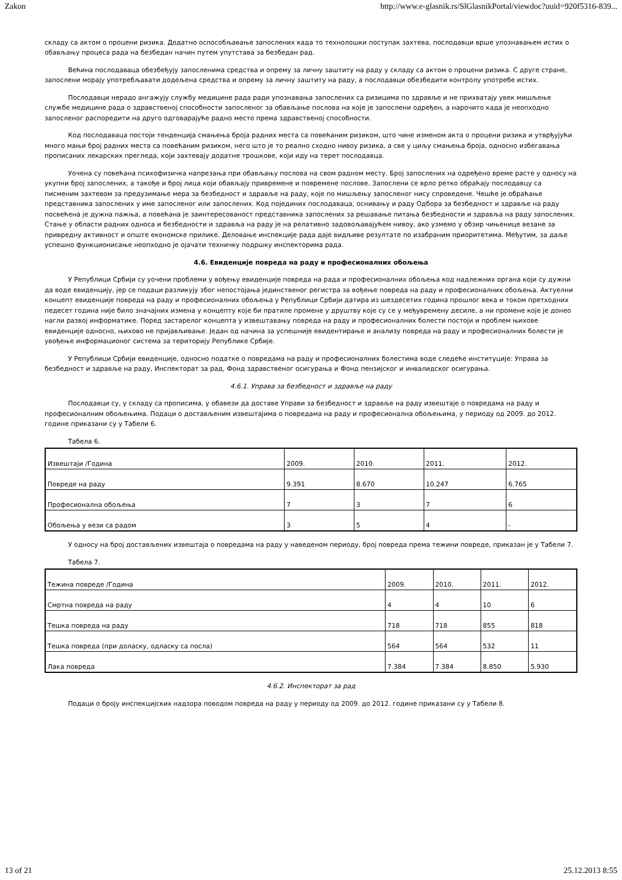Zakon http://www.e-glasnik.rs/SlGlasnikPortal/viewdoc?uuid=920f5316-839...
складу са актом о процени ризика. Додатно оспособљавање запослених када то технолошки поступак захтева, послодавци врше упознавањем истих о обављању процеса рада на безбедан начин путем упутстава за безбедан рад.
Већина послодаваца обезбеђују запосленима средства и опрему за личну заштиту на раду у складу са актом о процени ризика. С друге стране, запослени морају употребљавати додељена средства и опрему за личну заштиту на раду, а послодавци обезбедити контролу употребе истих.
Послодавци нерадо ангажују службу медицине рада ради упознавања запослених са ризицима по здравље и не прихватају увек мишљење службе медицине рада о здравственој способности запосленог за обављање послова на које је запослени одређен, а нарочито када је неопходно запосленог распоредити на друго одговарајуће радно место према здравственој способности.
Код послодаваца постоји тенденција смањења броја радних места са повећаним ризиком, што чине изменом акта о процени ризика и утврђујући много мањи број радних места са повећаним ризиком, него што је то реално сходно нивоу ризика, а све у циљу смањења броја, односно избегавања прописаних лекарских прегледа, који захтевају додатне трошкове, који иду на терет послодавца.
Уочена су повећана психофизичка напрезања при обављању послова на свом радном месту. Број запослених на одређено време расте у односу на укупни број запослених, а такође и број лица који обављају привремене и повремене послове. Запослени се врло ретко обраћају послодавцу са писменим захтевом за предузимање мера за безбедност и здравље на раду, које по мишљењу запосленог нису спроведене. Чешће је обраћање представника запослених у име запосленог или запослених. Код појединих послодаваца, оснивању и раду Одбора за безбедност и здравље на раду посвећена је дужна пажња, а повећана је заинтересованост представника запослених за решавање питања безбедности и здравља на раду запослених. Стање у области радних односа и безбедности и здравља на раду је на релативно задовољавајућем нивоу, ако узмемо у обзир чињенице везане за привредну активност и опште економске прилике. Деловање инспекције рада даје видљиве резултате по изабраним приоритетима. Међутим, за даље успешно функционисање неопходно је ојачати техничку подршку инспекторима рада.
4.6. Евиденције повреда на раду и професионалних обољења
У Републици Србији су уочени проблеми у вођењу евиденције повреда на рада и професионалних обољења код надлежних органа који су дужни да воде евиденцију, јер се подаци разликују због непостојања јединственог регистра за вођење повреда на раду и професионалних обољења. Актуелни концепт евиденције повреда на раду и професионалних обољења у Републици Србији датира из шездесетих година прошлог века и током претходних педесет година није било значајних измена у концепту које би пратиле промене у друштву које су се у међувремену десиле, а ни промене које је донео нагли развој информатике. Поред застарелог концепта у извештавању повреда на раду и професионалних болести постоји и проблем њихове евиденције односно, њихово не пријављивање. Један од начина за успешније евидентирање и анализу повреда на раду и професионалних болести је увођење информационог система за територију Републике Србије.
У Републици Србији евиденције, односно податке о повредама на раду и професионалних болестима воде следеће институције: Управа за безбедност и здравље на раду, Инспекторат за рад, Фонд здравственог осигурања и Фонд пензијског и инвалидског осигурања.
4.6.1. Управа за безбедност и здравље на раду
Послодавци су, у складу са прописима, у обавези да доставе Управи за безбедност и здравље на раду извештаје о повредама на раду и професионалним обољењима. Подаци о достављеним извештајима о повредама на раду и професионална обољењима, у периоду од 2009. до 2012. године приказани су у Табели 6.
Табела 6.
| Извештаји /Година | 2009. | 2010. | 2011. | 2012. |
| Повреде на раду | 9.391 | 8.670 | 10.247 | 6.765 |
| Професионална обољења | 7 | 3 | 7 | 6 |
| Обољења у вези са радом | 3 | 5 | 4 | - |
У односу на број достављених извештаја о повредама на раду у наведеном периоду, број повреда према тежини повреде, приказан је у Табели 7.
Табела 7.
| Тежина повреде /Година | 2009. | 2010. | 2011. | 2012. |
| Смртна повреда на раду | 4 | 4 | 10 | 6 |
| Тешка повреда на раду | 718 | 718 | 855 | 818 |
| Тешка повреда (при доласку, одласку са посла) | 564 | 564 | 532 | 11 |
| Лака повреда | 7.384 | 7.384 | 8.850 | 5.930 |
4.6.2. Инспекторат за рад
Подаци о броју инспекцијских надзора поводом повреда на раду у периоду од 2009. до 2012. године приказани су у Табели 8.
13 of 21 25.12.2013 8:55